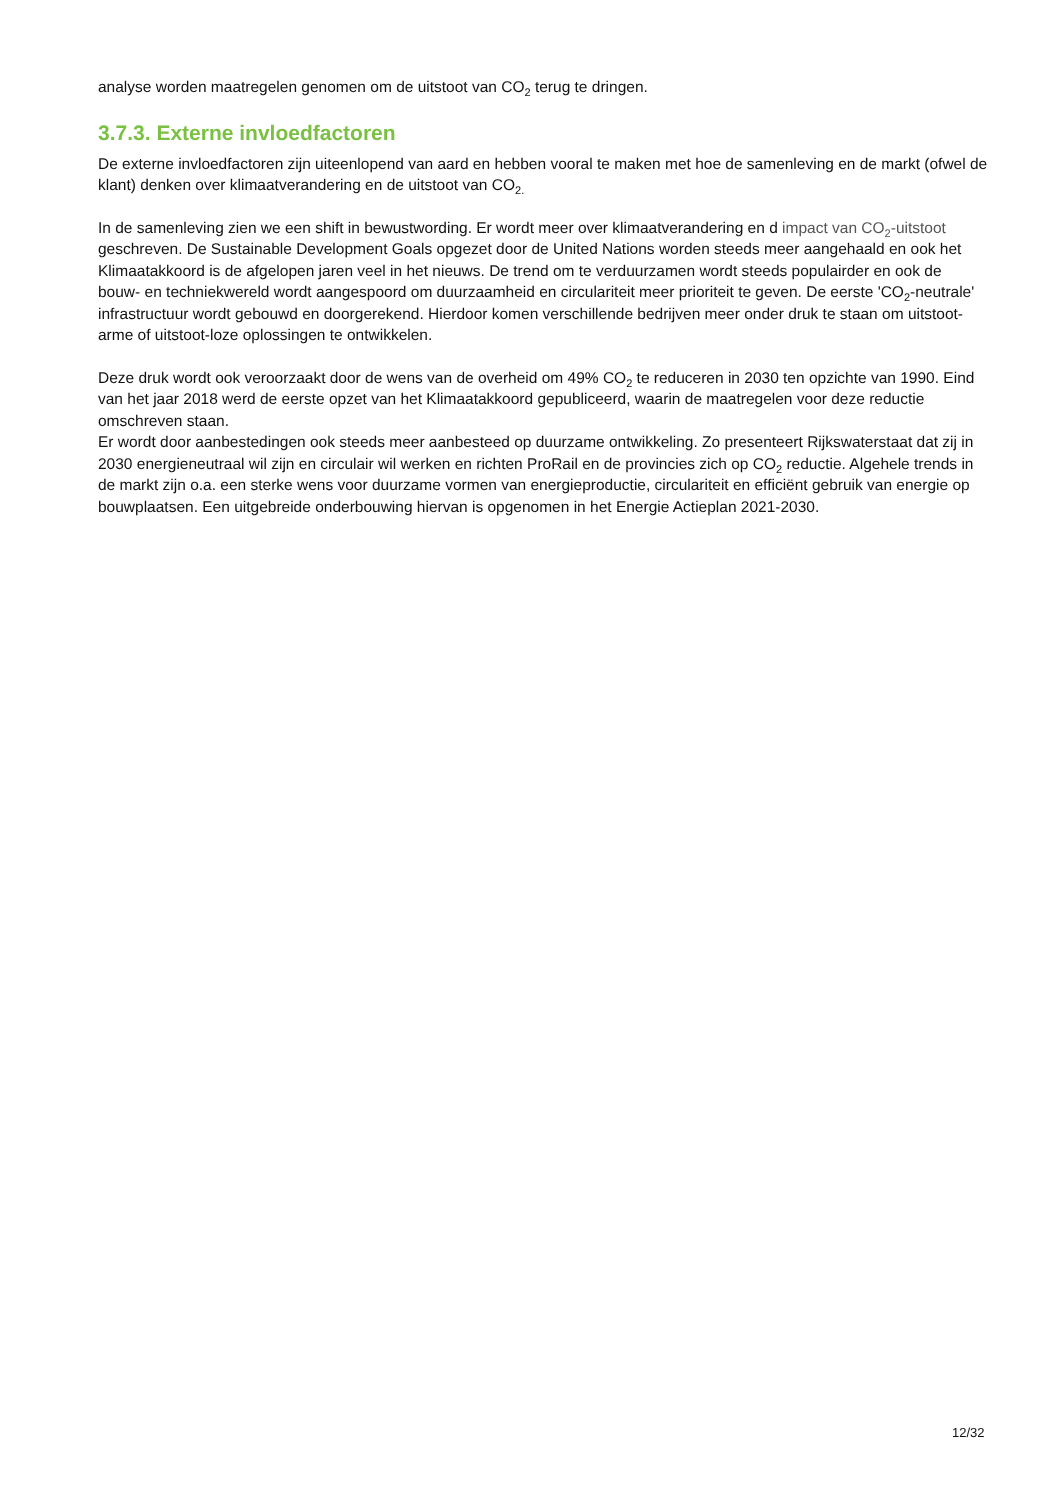analyse worden maatregelen genomen om de uitstoot van CO<sub>2</sub> terug te dringen.
3.7.3. Externe invloedfactoren
De externe invloedfactoren zijn uiteenlopend van aard en hebben vooral te maken met hoe de samenleving en de markt (ofwel de klant) denken over klimaatverandering en de uitstoot van CO<sub>2.</sub>
In de samenleving zien we een shift in bewustwording. Er wordt meer over klimaatverandering en d impact van CO<sub>2</sub>-uitstoot geschreven. De Sustainable Development Goals opgezet door de United Nations worden steeds meer aangehaald en ook het Klimaatakkoord is de afgelopen jaren veel in het nieuws. De trend om te verduurzamen wordt steeds populairder en ook de bouw- en techniekwereld wordt aangespoord om duurzaamheid en circulariteit meer prioriteit te geven. De eerste 'CO<sub>2</sub>-neutrale' infrastructuur wordt gebouwd en doorgerekend. Hierdoor komen verschillende bedrijven meer onder druk te staan om uitstoot-arme of uitstoot-loze oplossingen te ontwikkelen.
Deze druk wordt ook veroorzaakt door de wens van de overheid om 49% CO<sub>2</sub> te reduceren in 2030 ten opzichte van 1990. Eind van het jaar 2018 werd de eerste opzet van het Klimaatakkoord gepubliceerd, waarin de maatregelen voor deze reductie omschreven staan.
Er wordt door aanbestedingen ook steeds meer aanbesteed op duurzame ontwikkeling. Zo presenteert Rijkswaterstaat dat zij in 2030 energieneutraal wil zijn en circulair wil werken en richten ProRail en de provincies zich op CO<sub>2</sub> reductie. Algehele trends in de markt zijn o.a. een sterke wens voor duurzame vormen van energieproductie, circulariteit en efficiënt gebruik van energie op bouwplaatsen. Een uitgebreide onderbouwing hiervan is opgenomen in het Energie Actieplan 2021-2030.
12/32